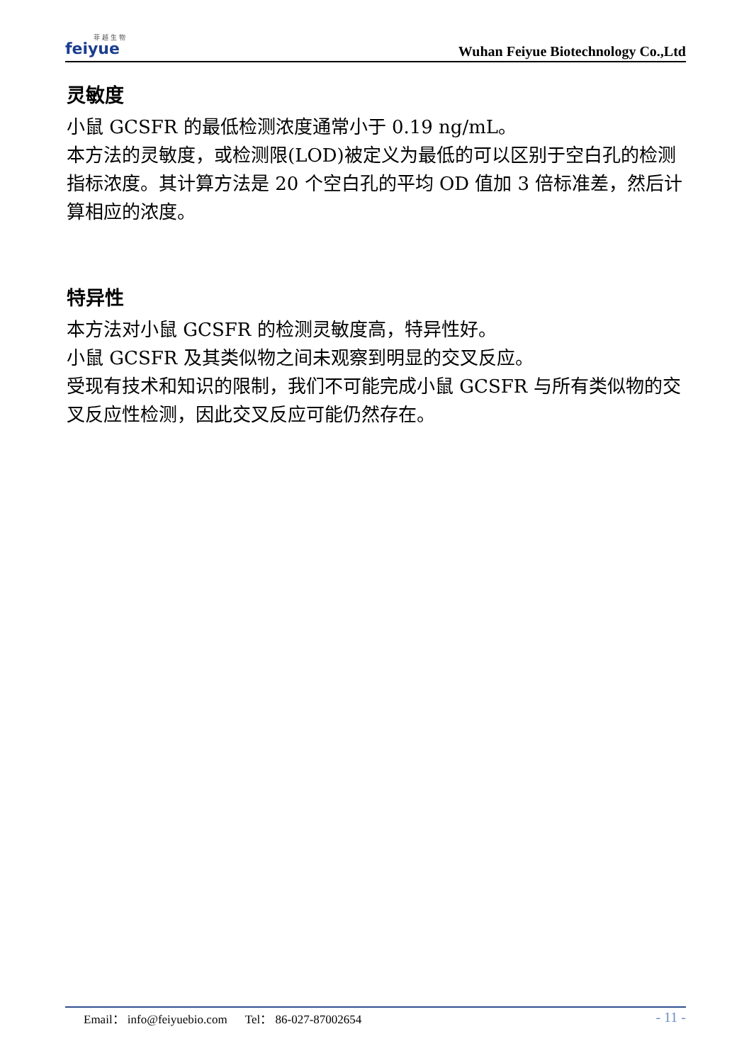菲 越 生 物
feiyue
Wuhan Feiyue Biotechnology Co.,Ltd
灵敏度
小鼠 GCSFR 的最低检测浓度通常小于 0.19 ng/mL。
本方法的灵敏度，或检测限(LOD)被定义为最低的可以区别于空白孔的检测指标浓度。其计算方法是 20 个空白孔的平均 OD 值加 3 倍标准差，然后计算相应的浓度。
特异性
本方法对小鼠 GCSFR 的检测灵敏度高，特异性好。
小鼠 GCSFR 及其类似物之间未观察到明显的交叉反应。
受现有技术和知识的限制，我们不可能完成小鼠 GCSFR 与所有类似物的交叉反应性检测，因此交叉反应可能仍然存在。
Email： info@feiyuebio.com Tel： 86-027-87002654 - 11 -